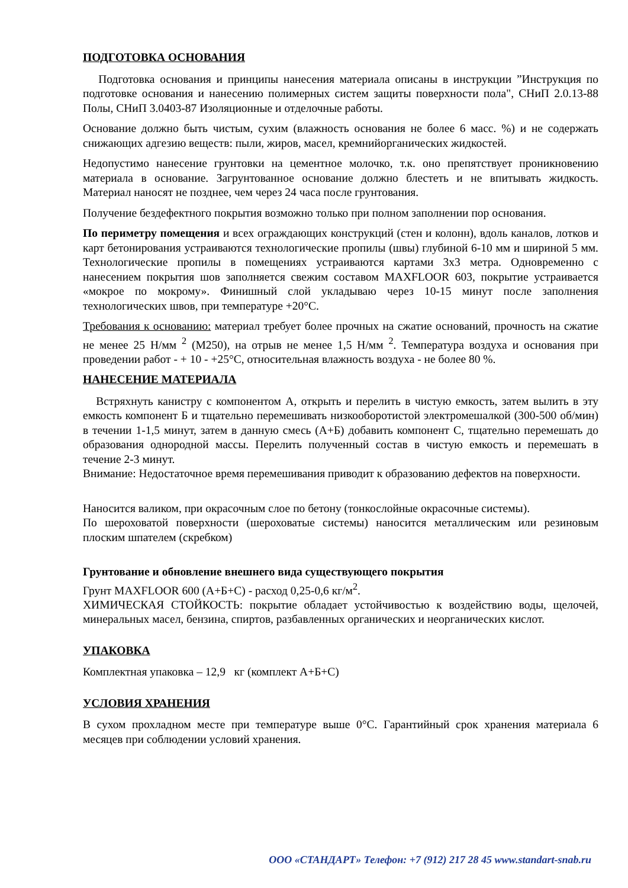ПОДГОТОВКА ОСНОВАНИЯ
Подготовка основания и принципы нанесения материала описаны в инструкции ”Инструкция по подготовке основания и нанесению полимерных систем защиты поверхности пола", СНиП 2.0.13-88 Полы, СНиП 3.0403-87 Изоляционные и отделочные работы.
Основание должно быть чистым, сухим (влажность основания не более 6 масс. %) и не содержать снижающих адгезию веществ: пыли, жиров, масел, кремнийорганических жидкостей.
Недопустимо нанесение грунтовки на цементное молочко, т.к. оно препятствует проникновению материала в основание. Загрунтованное основание должно блестеть и не впитывать жидкость. Материал наносят не позднее, чем через 24 часа после грунтования.
Получение бездефектного покрытия возможно только при полном заполнении пор основания.
По периметру помещения и всех ограждающих конструкций (стен и колонн), вдоль каналов, лотков и карт бетонирования устраиваются технологические пропилы (швы) глубиной 6-10 мм и шириной 5 мм. Технологические пропилы в помещениях устраиваются картами 3х3 метра. Одновременно с нанесением покрытия шов заполняется свежим составом MAXFLOOR 603, покрытие устраивается «мокрое по мокрому». Финишный слой укладываю через 10-15 минут после заполнения технологических швов, при температуре +20°С.
Требования к основанию: материал требует более прочных на сжатие оснований, прочность на сжатие не менее 25 Н/мм <sup>2</sup> (М250), на отрыв не менее 1,5 Н/мм <sup>2</sup>. Температура воздуха и основания при проведении работ - + 10 - +25°С, относительная влажность воздуха - не более 80 %.
НАНЕСЕНИЕ МАТЕРИАЛА
Встряхнуть канистру с компонентом А, открыть и перелить в чистую емкость, затем вылить в эту емкость компонент Б и тщательно перемешивать низкооборотистой электромешалкой (300-500 об/мин) в течении 1-1,5 минут, затем в данную смесь (А+Б) добавить компонент С, тщательно перемешать до образования однородной массы. Перелить полученный состав в чистую емкость и перемешать в течение 2-3 минут.
Внимание: Недостаточное время перемешивания приводит к образованию дефектов на поверхности.
Наносится валиком, при окрасочным слое по бетону (тонкослойные окрасочные системы).
По шероховатой поверхности (шероховатые системы) наносится металлическим или резиновым плоским шпателем (скребком)
Грунтование и обновление внешнего вида существующего покрытия
Грунт MAXFLOOR 600 (А+Б+С) - расход 0,25-0,6 кг/м<sup>2</sup>.
ХИМИЧЕСКАЯ СТОЙКОСТЬ: покрытие обладает устойчивостью к воздействию воды, щелочей, минеральных масел, бензина, спиртов, разбавленных органических и неорганических кислот.
УПАКОВКА
Комплектная упаковка – 12,9 кг (комплект А+Б+С)
УСЛОВИЯ ХРАНЕНИЯ
В сухом прохладном месте при температуре выше 0°С. Гарантийный срок хранения материала 6 месяцев при соблюдении условий хранения.
ООО «СТАНДАРТ» Телефон: +7 (912) 217 28 45 www.standart-snab.ru